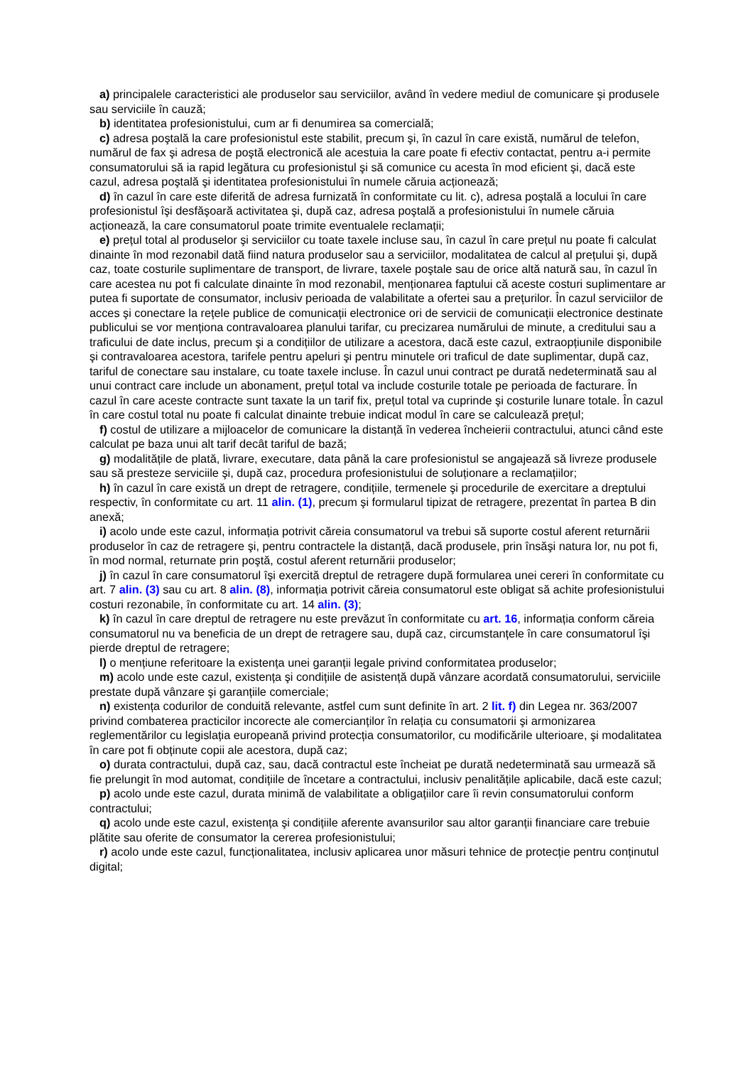a) principalele caracteristici ale produselor sau serviciilor, având în vedere mediul de comunicare şi produsele sau serviciile în cauză;
b) identitatea profesionistului, cum ar fi denumirea sa comercială;
c) adresa poştală la care profesionistul este stabilit, precum şi, în cazul în care există, numărul de telefon, numărul de fax şi adresa de poştă electronică ale acestuia la care poate fi efectiv contactat, pentru a-i permite consumatorului să ia rapid legătura cu profesionistul şi să comunice cu acesta în mod eficient şi, dacă este cazul, adresa poştală şi identitatea profesionistului în numele căruia acționează;
d) în cazul în care este diferită de adresa furnizată în conformitate cu lit. c), adresa poştală a locului în care profesionistul îşi desfăşoară activitatea şi, după caz, adresa poştală a profesionistului în numele căruia acționează, la care consumatorul poate trimite eventualele reclamații;
e) prețul total al produselor şi serviciilor cu toate taxele incluse sau, în cazul în care prețul nu poate fi calculat dinainte în mod rezonabil dată fiind natura produselor sau a serviciilor, modalitatea de calcul al prețului şi, după caz, toate costurile suplimentare de transport, de livrare, taxele poştale sau de orice altă natură sau, în cazul în care acestea nu pot fi calculate dinainte în mod rezonabil, menționarea faptului că aceste costuri suplimentare ar putea fi suportate de consumator, inclusiv perioada de valabilitate a ofertei sau a prețurilor. În cazul serviciilor de acces şi conectare la rețele publice de comunicații electronice ori de servicii de comunicații electronice destinate publicului se vor menționa contravaloarea planului tarifar, cu precizarea numărului de minute, a creditului sau a traficului de date inclus, precum şi a condițiilor de utilizare a acestora, dacă este cazul, extraopțiunile disponibile şi contravaloarea acestora, tarifele pentru apeluri şi pentru minutele ori traficul de date suplimentar, după caz, tariful de conectare sau instalare, cu toate taxele incluse. În cazul unui contract pe durată nedeterminată sau al unui contract care include un abonament, prețul total va include costurile totale pe perioada de facturare. În cazul în care aceste contracte sunt taxate la un tarif fix, prețul total va cuprinde şi costurile lunare totale. În cazul în care costul total nu poate fi calculat dinainte trebuie indicat modul în care se calculează prețul;
f) costul de utilizare a mijloacelor de comunicare la distanță în vederea încheierii contractului, atunci când este calculat pe baza unui alt tarif decât tariful de bază;
g) modalitățile de plată, livrare, executare, data până la care profesionistul se angajează să livreze produsele sau să presteze serviciile şi, după caz, procedura profesionistului de soluționare a reclamațiilor;
h) în cazul în care există un drept de retragere, condițiile, termenele şi procedurile de exercitare a dreptului respectiv, în conformitate cu art. 11 alin. (1), precum şi formularul tipizat de retragere, prezentat în partea B din anexă;
i) acolo unde este cazul, informația potrivit căreia consumatorul va trebui să suporte costul aferent returnării produselor în caz de retragere şi, pentru contractele la distanță, dacă produsele, prin însăşi natura lor, nu pot fi, în mod normal, returnate prin poştă, costul aferent returnării produselor;
j) în cazul în care consumatorul îşi exercită dreptul de retragere după formularea unei cereri în conformitate cu art. 7 alin. (3) sau cu art. 8 alin. (8), informația potrivit căreia consumatorul este obligat să achite profesionistului costuri rezonabile, în conformitate cu art. 14 alin. (3);
k) în cazul în care dreptul de retragere nu este prevăzut în conformitate cu art. 16, informația conform căreia consumatorul nu va beneficia de un drept de retragere sau, după caz, circumstanțele în care consumatorul îşi pierde dreptul de retragere;
l) o mențiune referitoare la existența unei garanții legale privind conformitatea produselor;
m) acolo unde este cazul, existența şi condițiile de asistență după vânzare acordată consumatorului, serviciile prestate după vânzare şi garanțiile comerciale;
n) existența codurilor de conduită relevante, astfel cum sunt definite în art. 2 lit. f) din Legea nr. 363/2007 privind combaterea practicilor incorecte ale comercianților în relația cu consumatorii şi armonizarea reglementărilor cu legislația europeană privind protecția consumatorilor, cu modificările ulterioare, şi modalitatea în care pot fi obținute copii ale acestora, după caz;
o) durata contractului, după caz, sau, dacă contractul este încheiat pe durată nedeterminată sau urmează să fie prelungit în mod automat, condițiile de încetare a contractului, inclusiv penalitățile aplicabile, dacă este cazul;
p) acolo unde este cazul, durata minimă de valabilitate a obligațiilor care îi revin consumatorului conform contractului;
q) acolo unde este cazul, existența şi condițiile aferente avansurilor sau altor garanții financiare care trebuie plătite sau oferite de consumator la cererea profesionistului;
r) acolo unde este cazul, funcționalitatea, inclusiv aplicarea unor măsuri tehnice de protecție pentru conținutul digital;